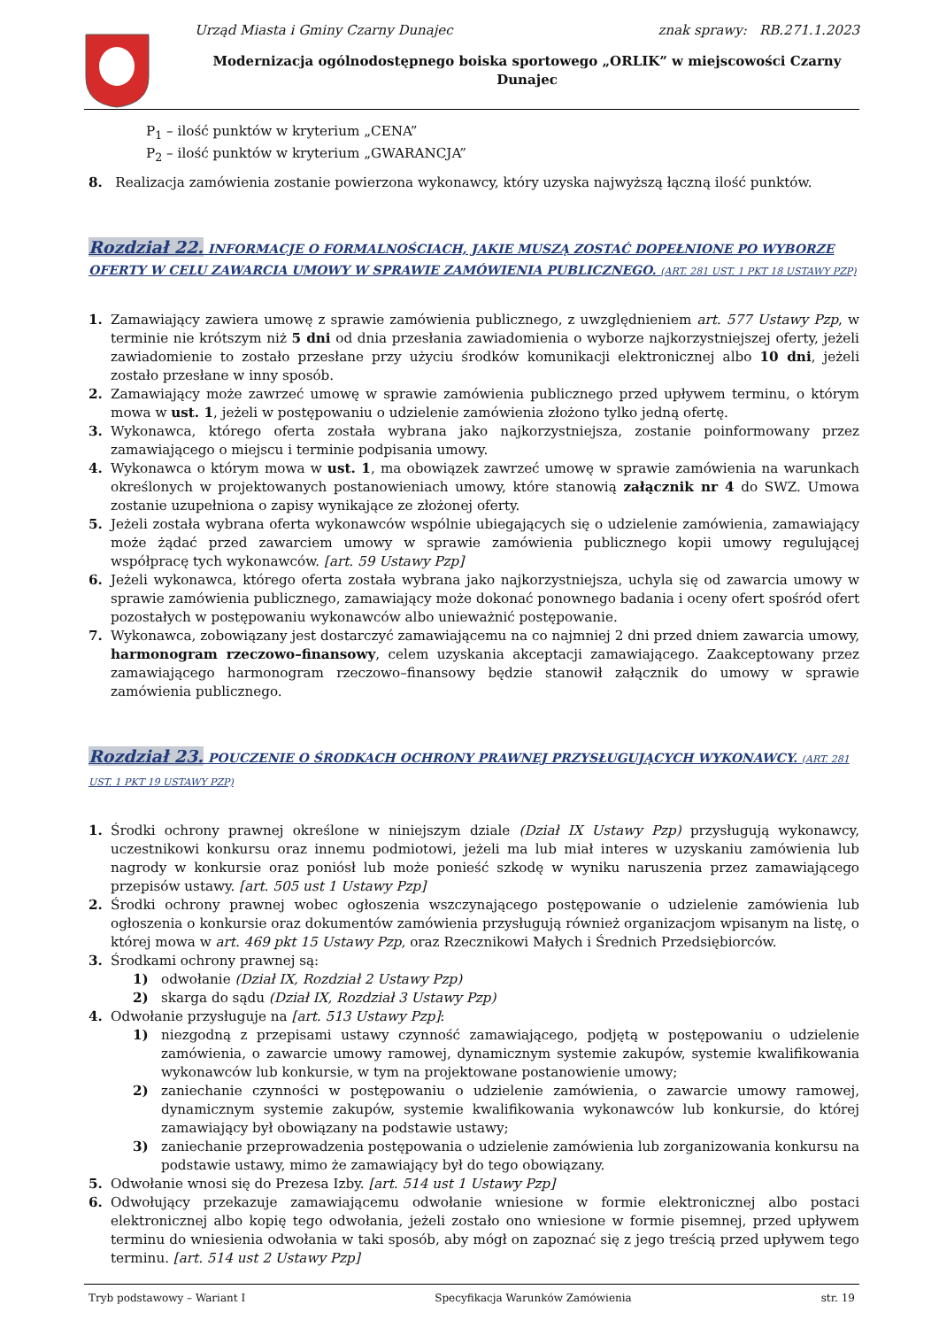Urząd Miasta i Gminy Czarny Dunajec znak sprawy: RB.271.1.2023
Modernizacja ogólnodostępnego boiska sportowego „ORLIK” w miejscowości Czarny
Dunajec
P<sub>1</sub> – ilość punktów w kryterium „CENA”
P<sub>2</sub> – ilość punktów w kryterium „GWARANCJA”
8. Realizacja zamówienia zostanie powierzona wykonawcy, który uzyska najwyższą łączną ilość punktów.
Rozdział 22. INFORMACJE O FORMALNOŚCIACH, JAKIE MUSZĄ ZOSTAĆ DOPEŁNIONE PO WYBORZE OFERTY W CELU ZAWARCIA UMOWY W SPRAWIE ZAMÓWIENIA PUBLICZNEGO. (ART. 281 UST. 1 PKT 18 USTAWY PZP)
1. Zamawiający zawiera umowę z sprawie zamówienia publicznego, z uwzględnieniem art. 577 Ustawy Pzp, w terminie nie krótszym niż 5 dni od dnia przesłania zawiadomienia o wyborze najkorzystniejszej oferty, jeżeli zawiadomienie to zostało przesłane przy użyciu środków komunikacji elektronicznej albo 10 dni, jeżeli zostało przesłane w inny sposób.
2. Zamawiający może zawrzeć umowę w sprawie zamówienia publicznego przed upływem terminu, o którym mowa w ust. 1, jeżeli w postępowaniu o udzielenie zamówienia złożono tylko jedną ofertę.
3. Wykonawca, którego oferta została wybrana jako najkorzystniejsza, zostanie poinformowany przez zamawiającego o miejscu i terminie podpisania umowy.
4. Wykonawca o którym mowa w ust. 1, ma obowiązek zawrzeć umowę w sprawie zamówienia na warunkach określonych w projektowanych postanowieniach umowy, które stanowią załącznik nr 4 do SWZ. Umowa zostanie uzupełniona o zapisy wynikające ze złożonej oferty.
5. Jeżeli została wybrana oferta wykonawców wspólnie ubiegających się o udzielenie zamówienia, zamawiający może żądać przed zawarciem umowy w sprawie zamówienia publicznego kopii umowy regulującej współpracę tych wykonawców. [art. 59 Ustawy Pzp]
6. Jeżeli wykonawca, którego oferta została wybrana jako najkorzystniejsza, uchyla się od zawarcia umowy w sprawie zamówienia publicznego, zamawiający może dokonać ponownego badania i oceny ofert spośród ofert pozostałych w postępowaniu wykonawców albo unieważnić postępowanie.
7. Wykonawca, zobowiązany jest dostarczyć zamawiającemu na co najmniej 2 dni przed dniem zawarcia umowy, harmonogram rzeczowo–finansowy, celem uzyskania akceptacji zamawiającego. Zaakceptowany przez zamawiającego harmonogram rzeczowo–finansowy będzie stanowił załącznik do umowy w sprawie zamówienia publicznego.
Rozdział 23. POUCZENIE O ŚRODKACH OCHRONY PRAWNEJ PRZYSŁUGUJĄCYCH WYKONAWCY. (ART. 281 UST. 1 PKT 19 USTAWY PZP)
1. Środki ochrony prawnej określone w niniejszym dziale (Dział IX Ustawy Pzp) przysługują wykonawcy, uczestnikowi konkursu oraz innemu podmiotowi, jeżeli ma lub miał interes w uzyskaniu zamówienia lub nagrody w konkursie oraz poniósł lub może ponieść szkodę w wyniku naruszenia przez zamawiającego przepisów ustawy. [art. 505 ust 1 Ustawy Pzp]
2. Środki ochrony prawnej wobec ogłoszenia wszczynającego postępowanie o udzielenie zamówienia lub ogłoszenia o konkursie oraz dokumentów zamówienia przysługują również organizacjom wpisanym na listę, o której mowa w art. 469 pkt 15 Ustawy Pzp, oraz Rzecznikowi Małych i Średnich Przedsiębiorców.
3. Środkami ochrony prawnej są:
1) odwołanie (Dział IX, Rozdział 2 Ustawy Pzp)
2) skarga do sądu (Dział IX, Rozdział 3 Ustawy Pzp)
4. Odwołanie przysługuje na [art. 513 Ustawy Pzp]:
1) niezgodną z przepisami ustawy czynność zamawiającego, podjętą w postępowaniu o udzielenie zamówienia, o zawarcie umowy ramowej, dynamicznym systemie zakupów, systemie kwalifikowania wykonawców lub konkursie, w tym na projektowane postanowienie umowy;
2) zaniechanie czynności w postępowaniu o udzielenie zamówienia, o zawarcie umowy ramowej, dynamicznym systemie zakupów, systemie kwalifikowania wykonawców lub konkursie, do której zamawiający był obowiązany na podstawie ustawy;
3) zaniechanie przeprowadzenia postępowania o udzielenie zamówienia lub zorganizowania konkursu na podstawie ustawy, mimo że zamawiający był do tego obowiązany.
5. Odwołanie wnosi się do Prezesa Izby. [art. 514 ust 1 Ustawy Pzp]
6. Odwołujący przekazuje zamawiającemu odwołanie wniesione w formie elektronicznej albo postaci elektronicznej albo kopię tego odwołania, jeżeli zostało ono wniesione w formie pisemnej, przed upływem terminu do wniesienia odwołania w taki sposób, aby mógł on zapoznać się z jego treścią przed upływem tego terminu. [art. 514 ust 2 Ustawy Pzp]
Tryb podstawowy – Wariant I Specyfikacja Warunków Zamówienia str. 19